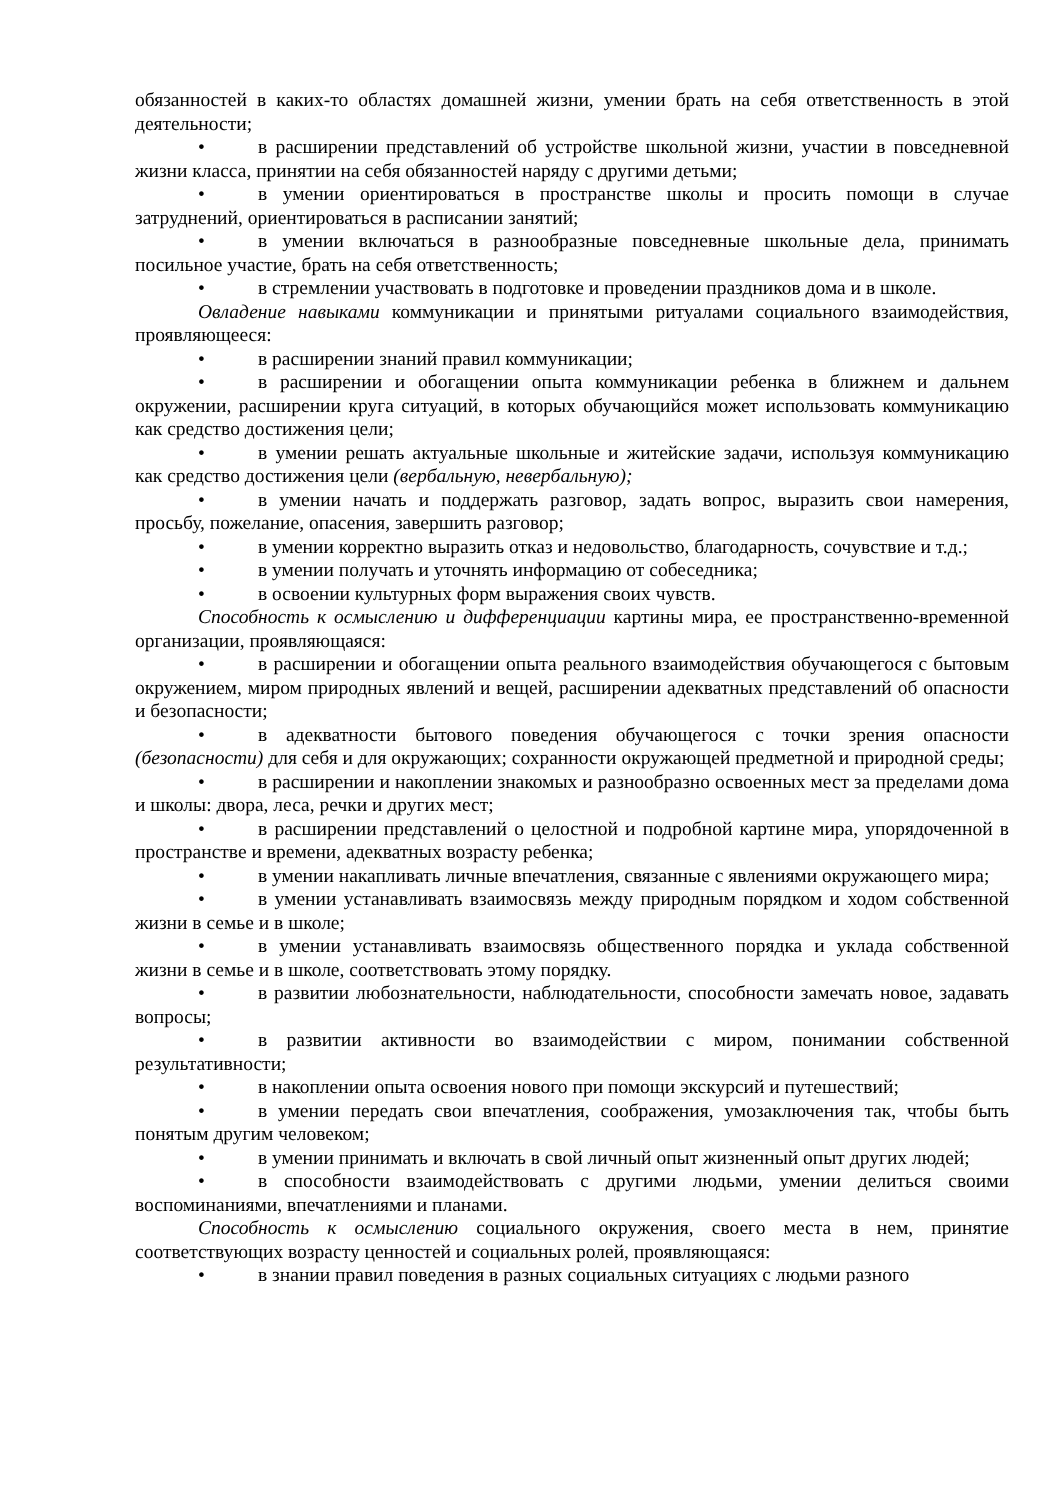обязанностей в каких-то областях домашней жизни, умении брать на себя ответственность в этой деятельности;
• в расширении представлений об устройстве школьной жизни, участии в повседневной жизни класса, принятии на себя обязанностей наряду с другими детьми;
• в умении ориентироваться в пространстве школы и просить помощи в случае затруднений, ориентироваться в расписании занятий;
• в умении включаться в разнообразные повседневные школьные дела, принимать посильное участие, брать на себя ответственность;
• в стремлении участвовать в подготовке и проведении праздников дома и в школе.
Овладение навыками коммуникации и принятыми ритуалами социального взаимодействия, проявляющееся:
• в расширении знаний правил коммуникации;
• в расширении и обогащении опыта коммуникации ребенка в ближнем и дальнем окружении, расширении круга ситуаций, в которых обучающийся может использовать коммуникацию как средство достижения цели;
• в умении решать актуальные школьные и житейские задачи, используя коммуникацию как средство достижения цели (вербальную, невербальную);
• в умении начать и поддержать разговор, задать вопрос, выразить свои намерения, просьбу, пожелание, опасения, завершить разговор;
• в умении корректно выразить отказ и недовольство, благодарность, сочувствие и т.д.;
• в умении получать и уточнять информацию от собеседника;
• в освоении культурных форм выражения своих чувств.
Способность к осмыслению и дифференциации картины мира, ее пространственно-временной организации, проявляющаяся:
• в расширении и обогащении опыта реального взаимодействия обучающегося с бытовым окружением, миром природных явлений и вещей, расширении адекватных представлений об опасности и безопасности;
• в адекватности бытового поведения обучающегося с точки зрения опасности (безопасности) для себя и для окружающих; сохранности окружающей предметной и природной среды;
• в расширении и накоплении знакомых и разнообразно освоенных мест за пределами дома и школы: двора, леса, речки и других мест;
• в расширении представлений о целостной и подробной картине мира, упорядоченной в пространстве и времени, адекватных возрасту ребенка;
• в умении накапливать личные впечатления, связанные с явлениями окружающего мира;
• в умении устанавливать взаимосвязь между природным порядком и ходом собственной жизни в семье и в школе;
• в умении устанавливать взаимосвязь общественного порядка и уклада собственной жизни в семье и в школе, соответствовать этому порядку.
• в развитии любознательности, наблюдательности, способности замечать новое, задавать вопросы;
• в развитии активности во взаимодействии с миром, понимании собственной результативности;
• в накоплении опыта освоения нового при помощи экскурсий и путешествий;
• в умении передать свои впечатления, соображения, умозаключения так, чтобы быть понятым другим человеком;
• в умении принимать и включать в свой личный опыт жизненный опыт других людей;
• в способности взаимодействовать с другими людьми, умении делиться своими воспоминаниями, впечатлениями и планами.
Способность к осмыслению социального окружения, своего места в нем, принятие соответствующих возрасту ценностей и социальных ролей, проявляющаяся:
• в знании правил поведения в разных социальных ситуациях с людьми разного